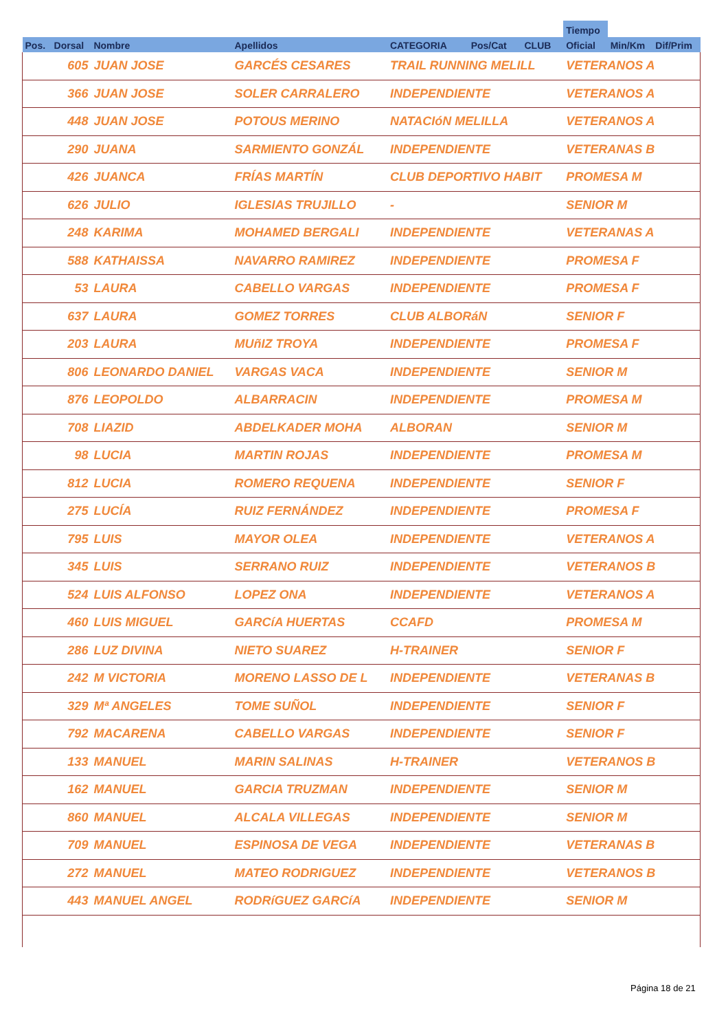| | | | | | | | Tiempo | | |
| --- | --- | --- | --- | --- | --- | --- | --- | --- | --- |
| Pos. | Dorsal | Nombre | Apellidos | CATEGORIA | Pos/Cat | CLUB | Oficial | Min/Km | Dif/Prim |
| | 605 | JUAN JOSE | GARCÉS CESARES | TRAIL RUNNING MELILL | | | VETERANOS A | | |
| | 366 | JUAN JOSE | SOLER CARRALERO | INDEPENDIENTE | | | VETERANOS A | | |
| | 448 | JUAN JOSE | POTOUS MERINO | NATACIóN MELILLA | | | VETERANOS A | | |
| | 290 | JUANA | SARMIENTO GONZÁL | INDEPENDIENTE | | | VETERANAS B | | |
| | 426 | JUANCA | FRÍAS MARTÍN | CLUB DEPORTIVO HABIT | | | PROMESA M | | |
| | 626 | JULIO | IGLESIAS TRUJILLO | - | | | SENIOR M | | |
| | 248 | KARIMA | MOHAMED BERGALI | INDEPENDIENTE | | | VETERANAS A | | |
| | 588 | KATHAISSA | NAVARRO RAMIREZ | INDEPENDIENTE | | | PROMESA F | | |
| | 53 | LAURA | CABELLO VARGAS | INDEPENDIENTE | | | PROMESA F | | |
| | 637 | LAURA | GOMEZ TORRES | CLUB ALBORáN | | | SENIOR F | | |
| | 203 | LAURA | MUñIZ TROYA | INDEPENDIENTE | | | PROMESA F | | |
| | 806 | LEONARDO DANIEL | VARGAS VACA | INDEPENDIENTE | | | SENIOR M | | |
| | 876 | LEOPOLDO | ALBARRACIN | INDEPENDIENTE | | | PROMESA M | | |
| | 708 | LIAZID | ABDELKADER MOHA | ALBORAN | | | SENIOR M | | |
| | 98 | LUCIA | MARTIN ROJAS | INDEPENDIENTE | | | PROMESA M | | |
| | 812 | LUCIA | ROMERO REQUENA | INDEPENDIENTE | | | SENIOR F | | |
| | 275 | LUCÍA | RUIZ FERNÁNDEZ | INDEPENDIENTE | | | PROMESA F | | |
| | 795 | LUIS | MAYOR OLEA | INDEPENDIENTE | | | VETERANOS A | | |
| | 345 | LUIS | SERRANO RUIZ | INDEPENDIENTE | | | VETERANOS B | | |
| | 524 | LUIS ALFONSO | LOPEZ ONA | INDEPENDIENTE | | | VETERANOS A | | |
| | 460 | LUIS MIGUEL | GARCíA HUERTAS | CCAFD | | | PROMESA M | | |
| | 286 | LUZ DIVINA | NIETO SUAREZ | H-TRAINER | | | SENIOR F | | |
| | 242 | M VICTORIA | MORENO LASSO DE L | INDEPENDIENTE | | | VETERANAS B | | |
| | 329 | Mª ANGELES | TOME SUÑOL | INDEPENDIENTE | | | SENIOR F | | |
| | 792 | MACARENA | CABELLO VARGAS | INDEPENDIENTE | | | SENIOR F | | |
| | 133 | MANUEL | MARIN SALINAS | H-TRAINER | | | VETERANOS B | | |
| | 162 | MANUEL | GARCIA TRUZMAN | INDEPENDIENTE | | | SENIOR M | | |
| | 860 | MANUEL | ALCALA VILLEGAS | INDEPENDIENTE | | | SENIOR M | | |
| | 709 | MANUEL | ESPINOSA DE VEGA | INDEPENDIENTE | | | VETERANAS B | | |
| | 272 | MANUEL | MATEO RODRIGUEZ | INDEPENDIENTE | | | VETERANOS B | | |
| | 443 | MANUEL ANGEL | RODRíGUEZ GARCíA | INDEPENDIENTE | | | SENIOR M | | |
Página 18 de 21